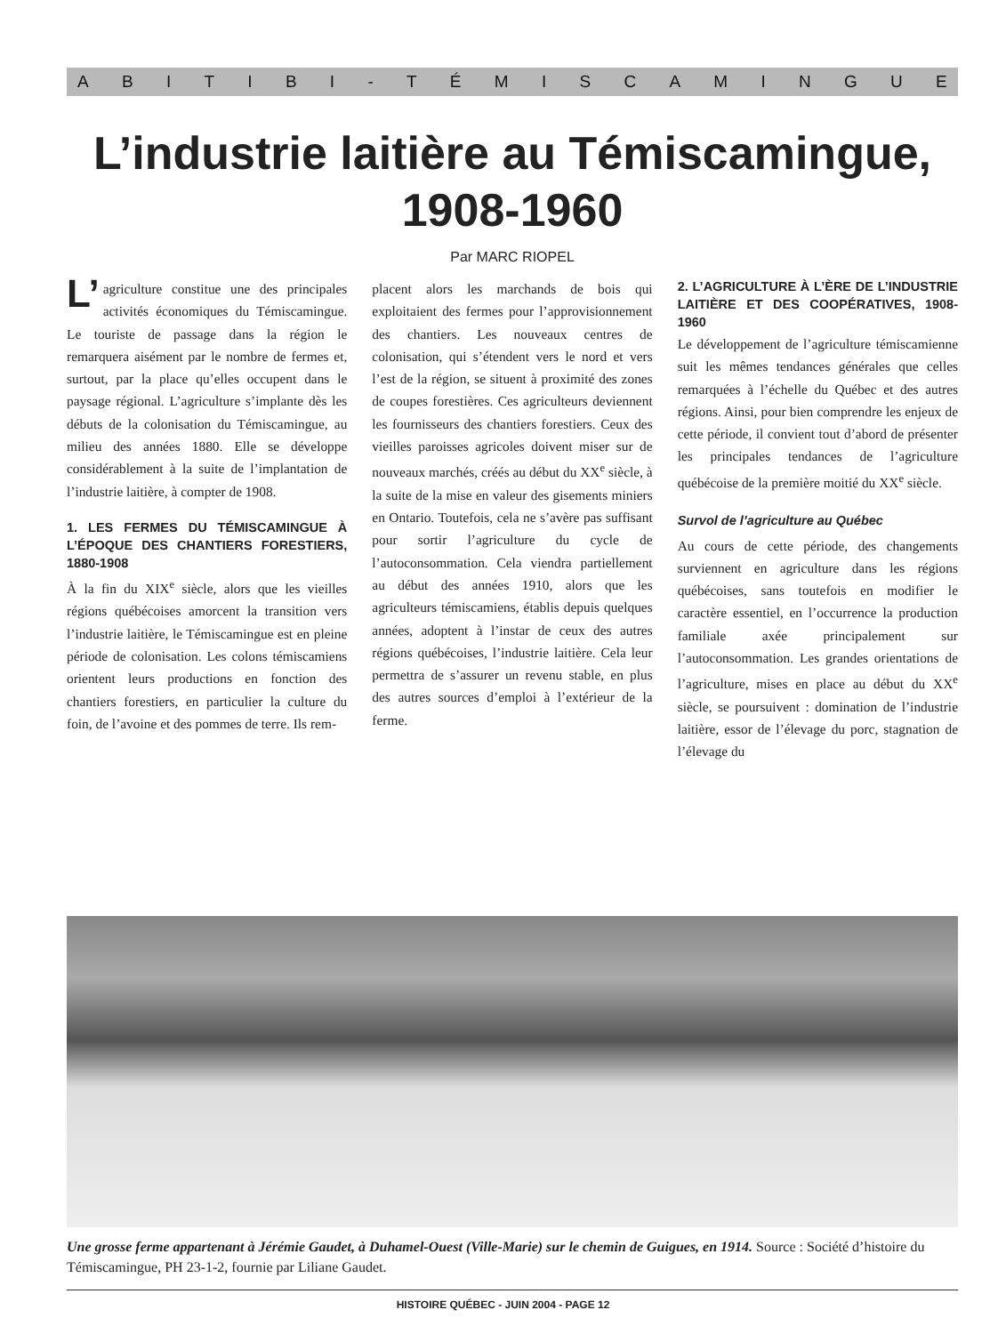ABITIBI - TÉMISCAMINGUE
L’industrie laitière au Témiscamingue,
1908-1960
Par MARC RIOPEL
L’ agriculture constitue une des principales activités économiques du Témiscamingue. Le touriste de passage dans la région le remarquera aisément par le nombre de fermes et, surtout, par la place qu’elles occupent dans le paysage régional. L’agriculture s’implante dès les débuts de la colonisation du Témiscamingue, au milieu des années 1880. Elle se développe considérablement à la suite de l’implantation de l’industrie laitière, à compter de 1908.
1. LES FERMES DU TÉMISCAMINGUE À L’ÉPOQUE DES CHANTIERS FORESTIERS, 1880-1908
À la fin du XIX<sup>e</sup> siècle, alors que les vieilles régions québécoises amorcent la transition vers l’industrie laitière, le Témiscamingue est en pleine période de colonisation. Les colons témiscamiens orientent leurs productions en fonction des chantiers forestiers, en particulier la culture du foin, de l’avoine et des pommes de terre. Ils rem-
placent alors les marchands de bois qui exploitaient des fermes pour l’approvisionnement des chantiers. Les nouveaux centres de colonisation, qui s’étendent vers le nord et vers l’est de la région, se situent à proximité des zones de coupes forestières. Ces agriculteurs deviennent les fournisseurs des chantiers forestiers. Ceux des vieilles paroisses agricoles doivent miser sur de nouveaux marchés, créés au début du XX<sup>e</sup> siècle, à la suite de la mise en valeur des gisements miniers en Ontario. Toutefois, cela ne s’avère pas suffisant pour sortir l’agriculture du cycle de l’autoconsommation. Cela viendra partiellement au début des années 1910, alors que les agriculteurs témiscamiens, établis depuis quelques années, adoptent à l’instar de ceux des autres régions québécoises, l’industrie laitière. Cela leur permettra de s’assurer un revenu stable, en plus des autres sources d’emploi à l’extérieur de la ferme.
2. L’AGRICULTURE À L’ÈRE DE L’INDUSTRIE LAITIÈRE ET DES COOPÉRATIVES, 1908-1960
Le développement de l’agriculture témiscamienne suit les mêmes tendances générales que celles remarquées à l’échelle du Québec et des autres régions. Ainsi, pour bien comprendre les enjeux de cette période, il convient tout d’abord de présenter les principales tendances de l’agriculture québécoise de la première moitié du XX<sup>e</sup> siècle.
Survol de l’agriculture au Québec
Au cours de cette période, des changements surviennent en agriculture dans les régions québécoises, sans toutefois en modifier le caractère essentiel, en l’occurrence la production familiale axée principalement sur l’autoconsommation. Les grandes orientations de l’agriculture, mises en place au début du XX<sup>e</sup> siècle, se poursuivent : domination de l’industrie laitière, essor de l’élevage du porc, stagnation de l’élevage du
Une grosse ferme appartenant à Jérémie Gaudet, à Duhamel-Ouest (Ville-Marie) sur le chemin de Guigues, en 1914. Source : Société d’histoire du Témiscamingue, PH 23-1-2, fournie par Liliane Gaudet.
HISTOIRE QUÉBEC - JUIN 2004 - PAGE 12